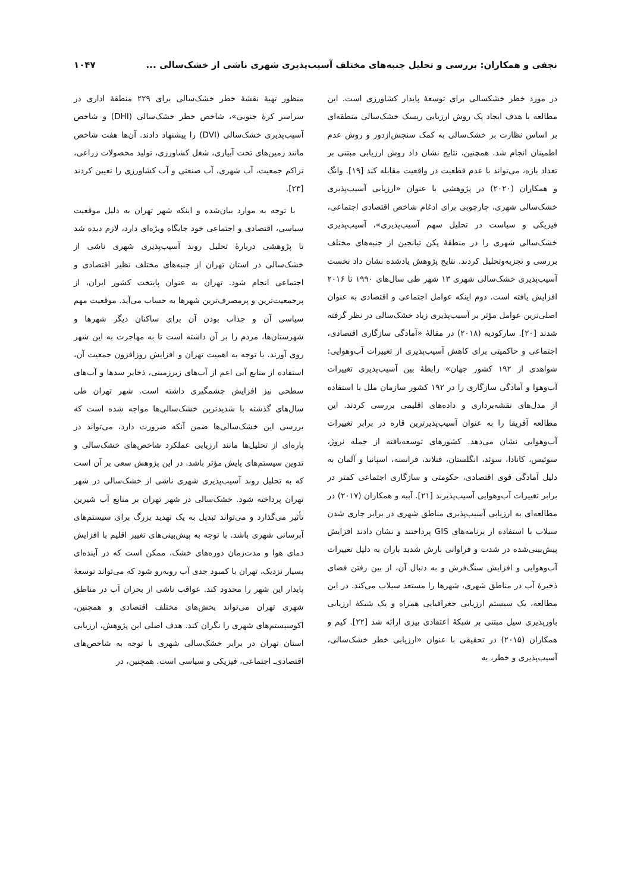نجفی و همکاران: بررسی و تحلیل جنبه‌های مختلف آسیب‌پذیری شهری ناشی از خشک‌سالی ... ۱۰۴۷
در مورد خطر خشکسالی برای توسعهٔ پایدار کشاورزی است. این مطالعه با هدف ایجاد یک روش ارزیابی ریسک خشک‌سالی منطقه‌ای بر اساس نظارت بر خشک‌سالی به کمک سنجش‌ازدور و روش عدم اطمینان انجام شد. همچنین، نتایج نشان داد روش ارزیابی مبتنی بر تعداد بازه، می‌تواند با عدم قطعیت در واقعیت مقابله کند [۱۹]. وانگ و همکاران (۲۰۲۰) در پژوهشی با عنوان «ارزیابی آسیب‌پذیری خشک‌سالی شهری، چارچوبی برای ادغام شاخص اقتصادی اجتماعی، فیزیکی و سیاست در تحلیل سهم آسیب‌پذیری»، آسیب‌پذیری خشک‌سالی شهری را در منطقهٔ پکن تیانجین از جنبه‌های مختلف بررسی و تجزیه‌وتحلیل کردند. نتایج پژوهش یادشده نشان داد نخست آسیب‌پذیری خشک‌سالی شهری ۱۳ شهر طی سال‌های ۱۹۹۰ تا ۲۰۱۶ افزایش یافته است. دوم اینکه عوامل اجتماعی و اقتصادی به عنوان اصلی‌ترین عوامل مؤثر بر آسیب‌پذیری زیاد خشک‌سالی در نظر گرفته شدند [۲۰]. سارکودیه (۲۰۱۸) در مقالهٔ «آمادگی سازگاری اقتصادی، اجتماعی و حاکمیتی برای کاهش آسیب‌پذیری از تغییرات آب‌وهوایی: شواهدی از ۱۹۲ کشور جهان» رابطهٔ بین آسیب‌پذیری تغییرات آب‌وهوا و آمادگی سازگاری را در ۱۹۲ کشور سازمان ملل با استفاده از مدل‌های نقشه‌برداری و داده‌های اقلیمی بررسی کردند. این مطالعه آفریقا را به عنوان آسیب‌پذیرترین قاره در برابر تغییرات آب‌وهوایی نشان می‌دهد. کشورهای توسعه‌یافته از جمله نروژ، سوئیس، کانادا، سوئد، انگلستان، فنلاند، فرانسه، اسپانیا و آلمان به دلیل آمادگی قوی اقتصادی، حکومتی و سازگاری اجتماعی کمتر در برابر تغییرات آب‌وهوایی آسیب‌پذیرند [۲۱]. آببه و همکاران (۲۰۱۷) در مطالعه‌ای به ارزیابی آسیب‌پذیری مناطق شهری در برابر جاری شدن سیلاب با استفاده از برنامه‌های GIS پرداختند و نشان دادند افزایش پیش‌بینی‌شده در شدت و فراوانی بارش شدید باران به دلیل تغییرات آب‌وهوایی و افزایش سنگ‌فرش و به دنبال آن، از بین رفتن فضای ذخیرهٔ آب در مناطق شهری، شهرها را مستعد سیلاب می‌کند. در این مطالعه، یک سیستم ارزیابی جغرافیایی همراه و یک شبکهٔ ارزیابی باورپذیری سیل مبتنی بر شبکهٔ اعتقادی بیزی ارائه شد [۲۲]. کیم و همکاران (۲۰۱۵) در تحقیقی با عنوان «ارزیابی خطر خشک‌سالی، آسیب‌پذیری و خطر، به
منظور تهیهٔ نقشهٔ خطر خشک‌سالی برای ۲۲۹ منطقهٔ اداری در سراسر کرهٔ جنوبی»، شاخص خطر خشک‌سالی (DHI) و شاخص آسیب‌پذیری خشک‌سالی (DVI) را پیشنهاد دادند. آن‌ها هفت شاخص مانند زمین‌های تحت آبیاری، شغل کشاورزی، تولید محصولات زراعی، تراکم جمعیت، آب شهری، آب صنعتی و آب کشاورزی را تعیین کردند [۲۳].
با توجه به موارد بیان‌شده و اینکه شهر تهران به دلیل موقعیت سیاسی، اقتصادی و اجتماعی خود جایگاه ویژه‌ای دارد، لازم دیده شد تا پژوهشی دربارهٔ تحلیل روند آسیب‌پذیری شهری ناشی از خشک‌سالی در استان تهران از جنبه‌های مختلف نظیر اقتصادی و اجتماعی انجام شود. تهران به عنوان پایتخت کشور ایران، از پرجمعیت‌ترین و پرمصرف‌ترین شهرها به حساب می‌آید. موقعیت مهم سیاسی آن و جذاب بودن آن برای ساکنان دیگر شهرها و شهرستان‌ها، مردم را بر آن داشته است تا به مهاجرت به این شهر روی آورند. با توجه به اهمیت تهران و افزایش روزافزون جمعیت آن، استفاده از منابع آبی اعم از آب‌های زیرزمینی، ذخایر سدها و آب‌های سطحی نیز افزایش چشمگیری داشته است. شهر تهران طی سال‌های گذشته با شدیدترین خشک‌سالی‌ها مواجه شده است که بررسی این خشک‌سالی‌ها ضمن آنکه ضرورت دارد، می‌تواند در پاره‌ای از تحلیل‌ها مانند ارزیابی عملکرد شاخص‌های خشک‌سالی و تدوین سیستم‌های پایش مؤثر باشد. در این پژوهش سعی بر آن است که به تحلیل روند آسیب‌پذیری شهری ناشی از خشک‌سالی در شهر تهران پرداخته شود. خشک‌سالی در شهر تهران بر منابع آب شیرین تأثیر می‌گذارد و می‌تواند تبدیل به یک تهدید بزرگ برای سیستم‌های آبرسانی شهری باشد. با توجه به پیش‌بینی‌های تغییر اقلیم با افزایش دمای هوا و مدت‌زمان دوره‌های خشک، ممکن است که در آینده‌ای بسیار نزدیک، تهران با کمبود جدی آب روبه‌رو شود که می‌تواند توسعهٔ پایدار این شهر را محدود کند. عواقب ناشی از بحران آب در مناطق شهری تهران می‌تواند بخش‌های مختلف اقتصادی و همچنین، اکوسیستم‌های شهری را نگران کند. هدف اصلی این پژوهش، ارزیابی استان تهران در برابر خشک‌سالی شهری با توجه به شاخص‌های اقتصادی‌ـ اجتماعی، فیزیکی و سیاسی است. همچنین، در